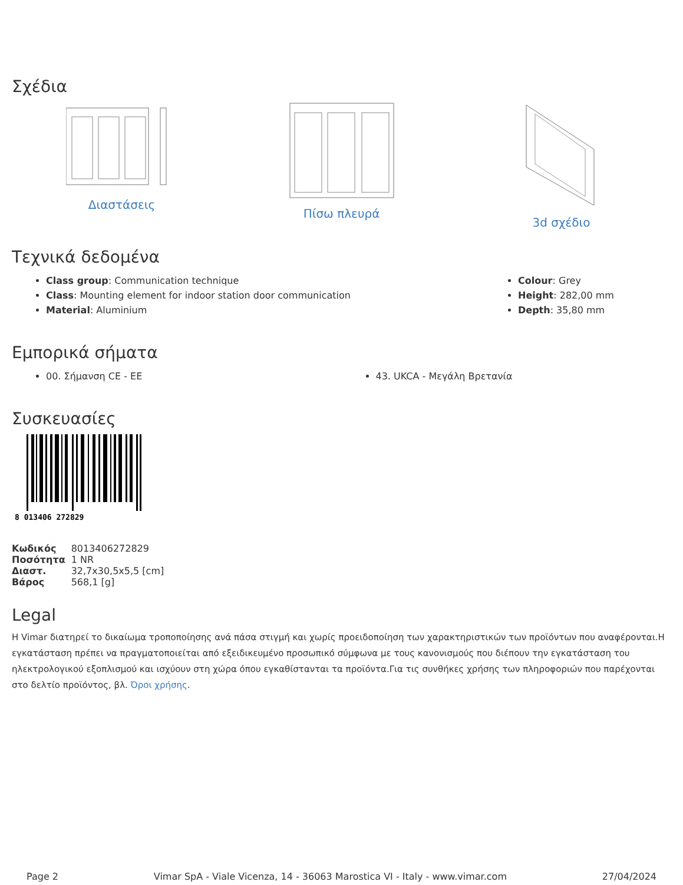Σχέδια
Διαστάσεις Πίσω πλευρά 3d σχέδιο
Τεχνικά δεδομένα
Class group: Communication technique
Class: Mounting element for indoor station door communication
Material: Aluminium
Colour: Grey
Height: 282,00 mm
Depth: 35,80 mm
Εμπορικά σήματα
00. Σήμανση CE - EE 43. UKCA - Μεγάλη Βρετανία
Συσκευασίες
8 013406 272829
| Κωδικός | 8013406272829 |
| Ποσότητα | 1 NR |
| Διαστ. | 32,7x30,5x5,5 [cm] |
| Βάρος | 568,1 [g] |
Legal
Η Vimar διατηρεί το δικαίωμα τροποποίησης ανά πάσα στιγμή και χωρίς προειδοποίηση των χαρακτηριστικών των προϊόντων που αναφέρονται.Η εγκατάσταση πρέπει να πραγματοποιείται από εξειδικευμένο προσωπικό σύμφωνα με τους κανονισμούς που διέπουν την εγκατάσταση του ηλεκτρολογικού εξοπλισμού και ισχύουν στη χώρα όπου εγκαθίστανται τα προϊόντα.Για τις συνθήκες χρήσης των πληροφοριών που παρέχονται στο δελτίο προϊόντος, βλ. Όροι χρήσης.
Page 2 Vimar SpA - Viale Vicenza, 14 - 36063 Marostica VI - Italy - www.vimar.com 27/04/2024